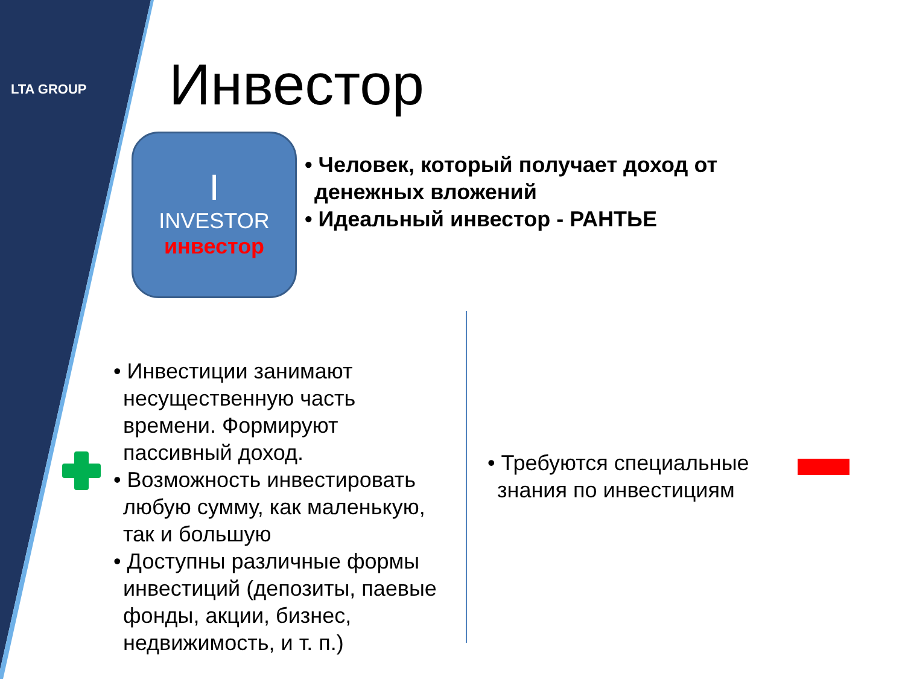LTA GROUP Инвестор
I
INVESTOR
инвестор
• Человек, который получает доход от денежных вложений
• Идеальный инвестор - РАНТЬЕ
• Инвестиции занимают несущественную часть времени. Формируют пассивный доход.
• Возможность инвестировать любую сумму, как маленькую, так и большую
• Доступны различные формы инвестиций (депозиты, паевые фонды, акции, бизнес, недвижимость, и т. п.)
• Требуются специальные знания по инвестициям